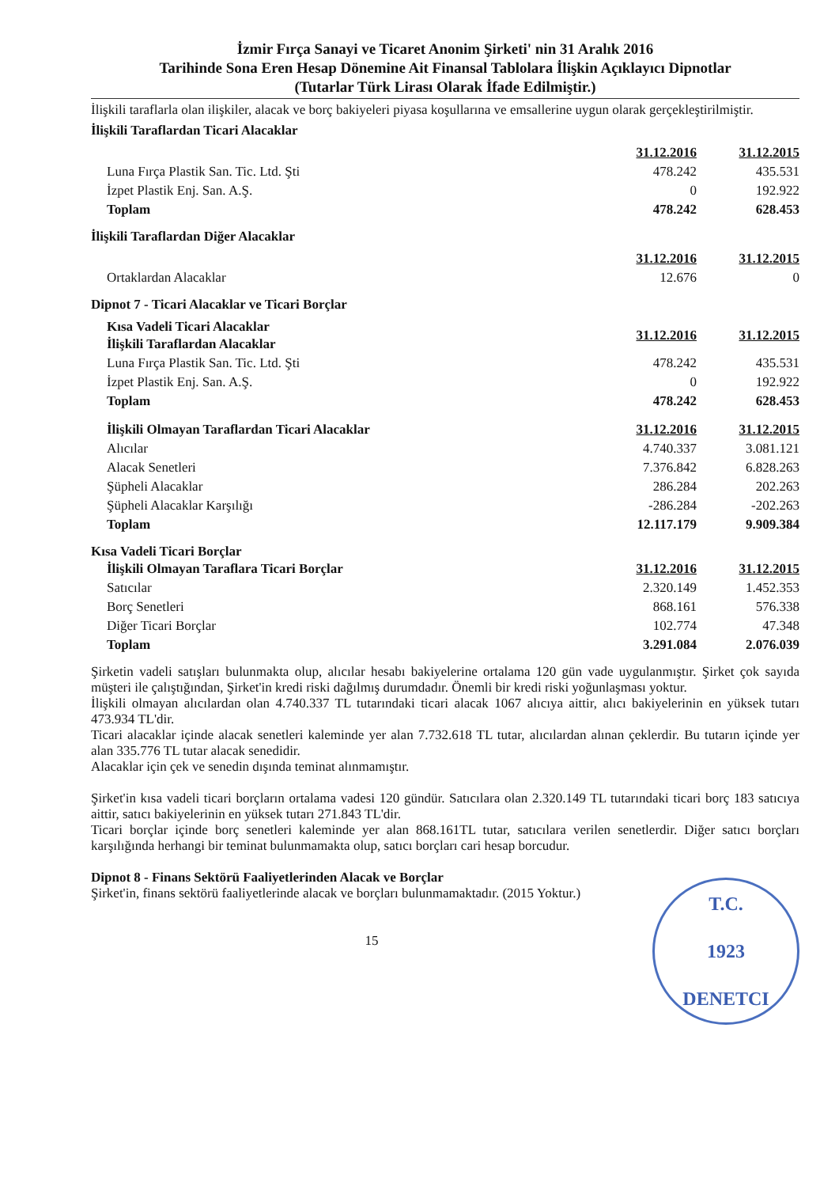İzmir Fırça Sanayi ve Ticaret Anonim Şirketi' nin 31 Aralık 2016
Tarihinde Sona Eren Hesap Dönemine Ait Finansal Tablolara İlişkin Açıklayıcı Dipnotlar
(Tutarlar Türk Lirası Olarak İfade Edilmiştir.)
İlişkili taraflarla olan ilişkiler, alacak ve borç bakiyeleri piyasa koşullarına ve emsallerine uygun olarak gerçekleştirilmiştir.
İlişkili Taraflardan Ticari Alacaklar
| | 31.12.2016 | 31.12.2015 |
| Luna Fırça Plastik San. Tic. Ltd. Şti | 478.242 | 435.531 |
| İzpet Plastik Enj. San. A.Ş. | 0 | 192.922 |
| Toplam | 478.242 | 628.453 |
İlişkili Taraflardan Diğer Alacaklar
| | 31.12.2016 | 31.12.2015 |
| Ortaklardan Alacaklar | 12.676 | 0 |
Dipnot 7 - Ticari Alacaklar ve Ticari Borçlar
| Kısa Vadeli Ticari Alacaklar İlişkili Taraflardan Alacaklar | 31.12.2016 | 31.12.2015 |
| Luna Fırça Plastik San. Tic. Ltd. Şti | 478.242 | 435.531 |
| İzpet Plastik Enj. San. A.Ş. | 0 | 192.922 |
| Toplam | 478.242 | 628.453 |
| İlişkili Olmayan Taraflardan Ticari Alacaklar | 31.12.2016 | 31.12.2015 |
| Alıcılar | 4.740.337 | 3.081.121 |
| Alacak Senetleri | 7.376.842 | 6.828.263 |
| Şüpheli Alacaklar | 286.284 | 202.263 |
| Şüpheli Alacaklar Karşılığı | -286.284 | -202.263 |
| Toplam | 12.117.179 | 9.909.384 |
Kısa Vadeli Ticari Borçlar
| İlişkili Olmayan Taraflara Ticari Borçlar | 31.12.2016 | 31.12.2015 |
| Satıcılar | 2.320.149 | 1.452.353 |
| Borç Senetleri | 868.161 | 576.338 |
| Diğer Ticari Borçlar | 102.774 | 47.348 |
| Toplam | 3.291.084 | 2.076.039 |
Şirketin vadeli satışları bulunmakta olup, alıcılar hesabı bakiyelerine ortalama 120 gün vade uygulanmıştır. Şirket çok sayıda müşteri ile çalıştığından, Şirket'in kredi riski dağılmış durumdadır. Önemli bir kredi riski yoğunlaşması yoktur.
İlişkili olmayan alıcılardan olan 4.740.337 TL tutarındaki ticari alacak 1067 alıcıya aittir, alıcı bakiyelerinin en yüksek tutarı 473.934 TL'dir.
Ticari alacaklar içinde alacak senetleri kaleminde yer alan 7.732.618 TL tutar, alıcılardan alınan çeklerdir. Bu tutarın içinde yer alan 335.776 TL tutar alacak senedidir.
Alacaklar için çek ve senedin dışında teminat alınmamıştır.
Şirket'in kısa vadeli ticari borçların ortalama vadesi 120 gündür. Satıcılara olan 2.320.149 TL tutarındaki ticari borç 183 satıcıya aittir, satıcı bakiyelerinin en yüksek tutarı 271.843 TL'dir.
Ticari borçlar içinde borç senetleri kaleminde yer alan 868.161TL tutar, satıcılara verilen senetlerdir. Diğer satıcı borçları karşılığında herhangi bir teminat bulunmamakta olup, satıcı borçları cari hesap borcudur.
Dipnot 8 - Finans Sektörü Faaliyetlerinden Alacak ve Borçlar
Şirket'in, finans sektörü faaliyetlerinde alacak ve borçları bulunmamaktadır. (2015 Yoktur.)
T.C.
1923
DENETCI
15